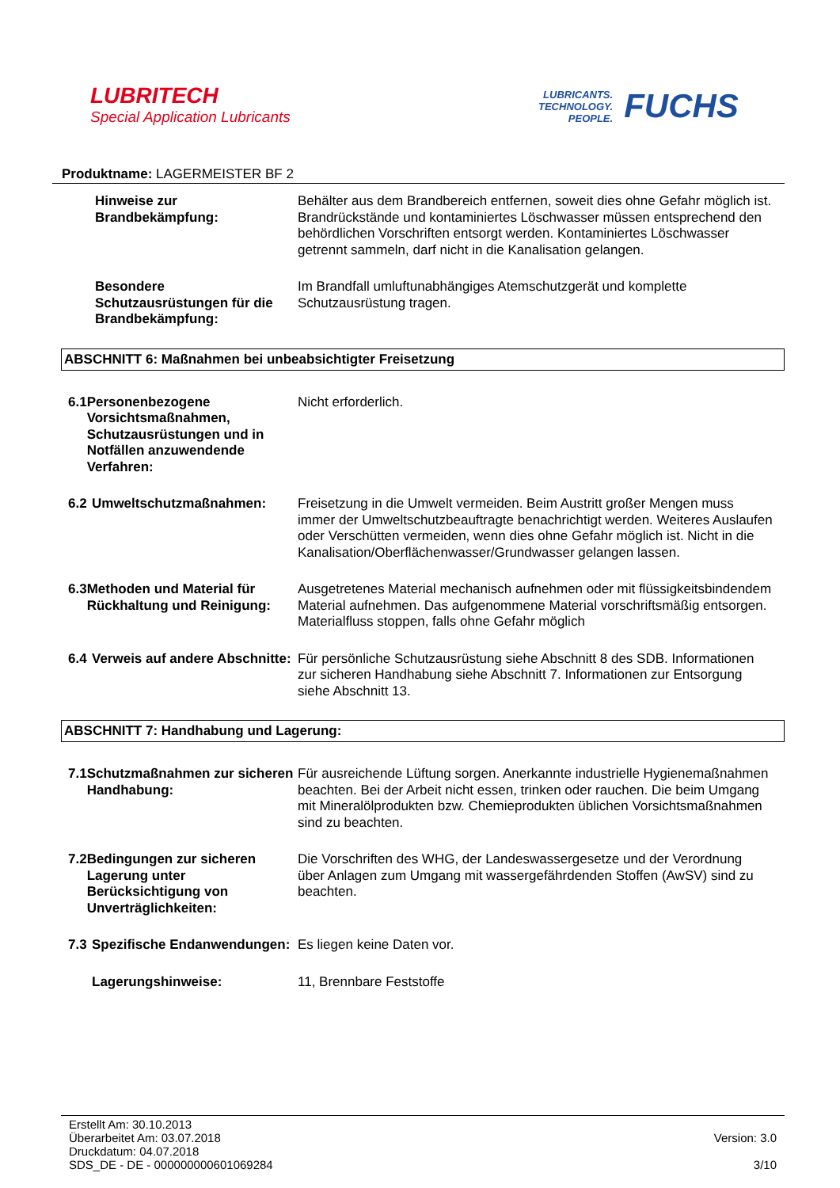LUBRITECH
Special Application Lubricants
LUBRICANTS.
TECHNOLOGY.
PEOPLE.
FUCHS
Produktname: LAGERMEISTER BF 2
Hinweise zur Brandbekämpfung:
Behälter aus dem Brandbereich entfernen, soweit dies ohne Gefahr möglich ist. Brandrückstände und kontaminiertes Löschwasser müssen entsprechend den behördlichen Vorschriften entsorgt werden. Kontaminiertes Löschwasser getrennt sammeln, darf nicht in die Kanalisation gelangen.
Besondere Schutzausrüstungen für die Brandbekämpfung:
Im Brandfall umluftunabhängiges Atemschutzgerät und komplette Schutzausrüstung tragen.
ABSCHNITT 6: Maßnahmen bei unbeabsichtigter Freisetzung
6.1 Personenbezogene Vorsichtsmaßnahmen, Schutzausrüstungen und in Notfällen anzuwendende Verfahren:
Nicht erforderlich.
6.2 Umweltschutzmaßnahmen: Freisetzung in die Umwelt vermeiden. Beim Austritt großer Mengen muss immer der Umweltschutzbeauftragte benachrichtigt werden. Weiteres Auslaufen oder Verschütten vermeiden, wenn dies ohne Gefahr möglich ist. Nicht in die Kanalisation/Oberflächenwasser/Grundwasser gelangen lassen.
6.3 Methoden und Material für Rückhaltung und Reinigung:
Ausgetretenes Material mechanisch aufnehmen oder mit flüssigkeitsbindendem Material aufnehmen. Das aufgenommene Material vorschriftsmäßig entsorgen. Materialfluss stoppen, falls ohne Gefahr möglich
6.4 Verweis auf andere Abschnitte:
Für persönliche Schutzausrüstung siehe Abschnitt 8 des SDB. Informationen zur sicheren Handhabung siehe Abschnitt 7. Informationen zur Entsorgung siehe Abschnitt 13.
ABSCHNITT 7: Handhabung und Lagerung:
7.1 Schutzmaßnahmen zur sicheren Handhabung:
Für ausreichende Lüftung sorgen. Anerkannte industrielle Hygienemaßnahmen beachten. Bei der Arbeit nicht essen, trinken oder rauchen. Die beim Umgang mit Mineralölprodukten bzw. Chemieprodukten üblichen Vorsichtsmaßnahmen sind zu beachten.
7.2 Bedingungen zur sicheren Lagerung unter Berücksichtigung von Unverträglichkeiten:
Die Vorschriften des WHG, der Landeswassergesetze und der Verordnung über Anlagen zum Umgang mit wassergefährdenden Stoffen (AwSV) sind zu beachten.
7.3 Spezifische Endanwendungen:
Es liegen keine Daten vor.
Lagerungshinweise: 11, Brennbare Feststoffe
Erstellt Am: 30.10.2013
Überarbeitet Am: 03.07.2018
Druckdatum: 04.07.2018
SDS_DE - DE - 000000000601069284
Version: 3.0
3/10